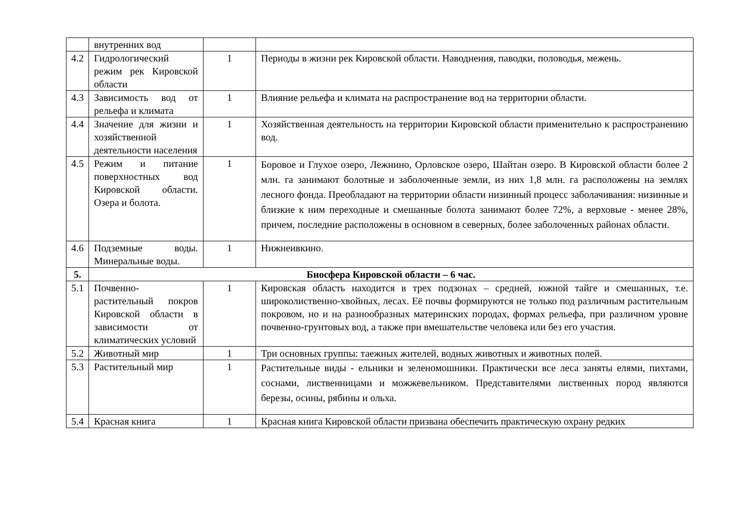| | внутренних вод | | |
| 4.2 | Гидрологический режим рек Кировской области | 1 | Периоды в жизни рек Кировской области. Наводнения, паводки, половодья, межень. |
| 4.3 | Зависимость вод от рельефа и климата | 1 | Влияние рельефа и климата на распространение вод на территории области. |
| 4.4 | Значение для жизни и хозяйственной деятельности населения | 1 | Хозяйственная деятельность на территории Кировской области применительно к распространению вод. |
| 4.5 | Режим и питание поверхностных вод Кировской области. Озера и болота. | 1 | Боровое и Глухое озеро, Лежнино, Орловское озеро, Шайтан озеро. В Кировской области более 2 млн. га занимают болотные и заболоченные земли, из них 1,8 млн. га расположены на землях лесного фонда. Преобладают на территории области низинный процесс заболачивания: низинные и близкие к ним переходные и смешанные болота занимают более 72%, а верховые - менее 28%, причем, последние расположены в основном в северных, более заболоченных районах области. |
| 4.6 | Подземные воды. Минеральные воды. | 1 | Нижнеивкино. |
| 5. | Биосфера Кировской области – 6 час. | | |
| 5.1 | Почвенно-растительный покров Кировской области в зависимости от климатических условий | 1 | Кировская область находится в трех подзонах – средней, южной тайге и смешанных, т.е. широколиственно-хвойных, лесах. Её почвы формируются не только под различным растительным покровом, но и на разнообразных материнских породах, формах рельефа, при различном уровне почвенно-грунтовых вод, а также при вмешательстве человека или без его участия. |
| 5.2 | Животный мир | 1 | Три основных группы: таежных жителей, водных животных и животных полей. |
| 5.3 | Растительный мир | 1 | Растительные виды - ельники и зеленомошники. Практически все леса заняты елями, пихтами, соснами, лиственницами и можжевельником. Представителями лиственных пород являются березы, осины, рябины и ольха. |
| 5.4 | Красная книга | 1 | Красная книга Кировской области призвана обеспечить практическую охрану редких |